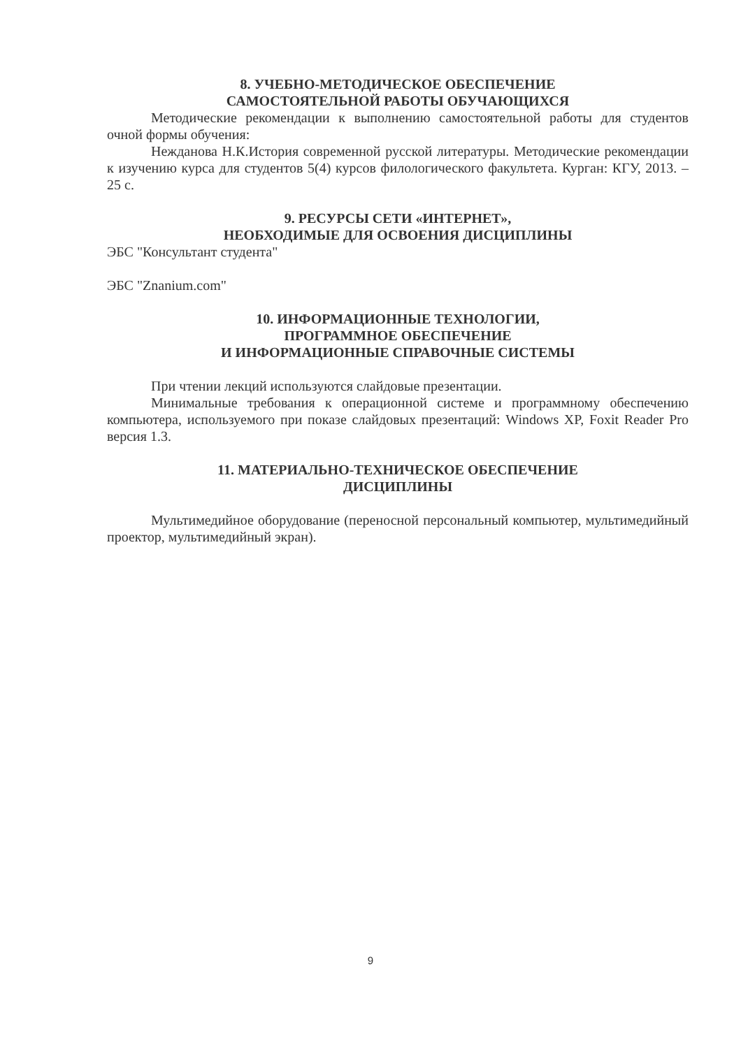8. УЧЕБНО-МЕТОДИЧЕСКОЕ ОБЕСПЕЧЕНИЕ
САМОСТОЯТЕЛЬНОЙ РАБОТЫ ОБУЧАЮЩИХСЯ
Методические рекомендации к выполнению самостоятельной работы для студентов очной формы обучения:
Нежданова Н.К.История современной русской литературы. Методические рекомендации к изучению курса для студентов 5(4) курсов филологического факультета. Курган: КГУ, 2013. – 25 с.
9. РЕСУРСЫ СЕТИ «ИНТЕРНЕТ»,
НЕОБХОДИМЫЕ ДЛЯ ОСВОЕНИЯ ДИСЦИПЛИНЫ
ЭБС "Консультант студента"
ЭБС "Znanium.com"
10. ИНФОРМАЦИОННЫЕ ТЕХНОЛОГИИ,
ПРОГРАММНОЕ ОБЕСПЕЧЕНИЕ
И ИНФОРМАЦИОННЫЕ СПРАВОЧНЫЕ СИСТЕМЫ
При чтении лекций используются слайдовые презентации.
Минимальные требования к операционной системе и программному обеспечению компьютера, используемого при показе слайдовых презентаций: Windows XP, Foxit Reader Pro версия 1.3.
11. МАТЕРИАЛЬНО-ТЕХНИЧЕСКОЕ ОБЕСПЕЧЕНИЕ
ДИСЦИПЛИНЫ
Мультимедийное оборудование (переносной персональный компьютер, мультимедийный проектор, мультимедийный экран).
9